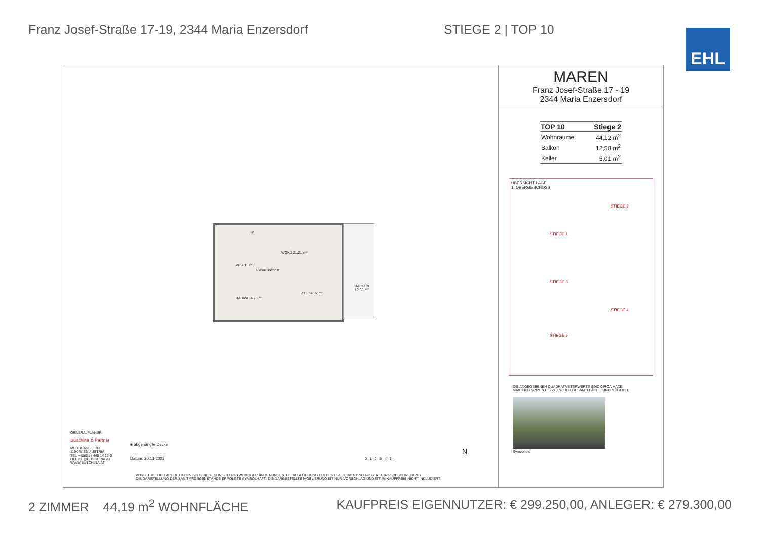Franz Josef-Straße 17-19, 2344 Maria Enzersdorf STIEGE 2 | TOP 10
EHL
WOKÜ 21,21 m²
VR 4,16 m²
Glasausschnitt
BAD/WC 4,73 m²
ZI 1 14,02 m²
KS
BALKON 12,58 m²
GENERALPLANER:
Buschina & Partner
MUTHGASSE 109
1190 WIEN AUSTRIA
TEL +43(0)1 / 440 14 22-0
OFFICE@BUSCHINA.AT
WWW.BUSCHINA.AT
■ abgehängte Decke
Datum: 30.11.2023
0 1 2 3 4 5m
N
VORBEHALTLICH ARCHITEKTONISCH UND TECHNISCH NOTWENDIGER ÄNDERUNGEN. DIE AUSFÜHRUNG ERFOLGT LAUT BAU- UND AUSSTATTUNGSBESCHREIBUNG.
DIE DARSTELLUNG DER SANITÄRGEGENSTÄNDE ERFOLGTE SYMBOLHAFT. DIE DARGESTELLTE MÖBLIERUNG IST NUR VORSCHLAG UND IST IM KAUFPREIS NICHT INKLUDIERT.
MAREN
Franz Josef-Straße 17 - 19
2344 Maria Enzersdorf
| TOP 10 | Stiege 2 |
| --- | --- |
| Wohnräume | 44,12 m<sup>2</sup> |
| Balkon | 12,58 m<sup>2</sup> |
| Keller | 5,01 m<sup>2</sup> |
ÜBERSICHT LAGE
1. OBERGESCHOSS
STIEGE 2
STIEGE 1
STIEGE 3
STIEGE 4
STIEGE 5
DIE ANGEGEBENEN QUADRATMETERWERTE SIND CIRCA MAßE.
MAßTOLERANZEN BIS ZU 3% DER GESAMTFLÄCHE SIND MÖGLICH.
Symbolfoto
2 ZIMMER 44,19 m<sup>2</sup> WOHNFLÄCHE
KAUFPREIS EIGENNUTZER: € 299.250,00, ANLEGER: € 279.300,00